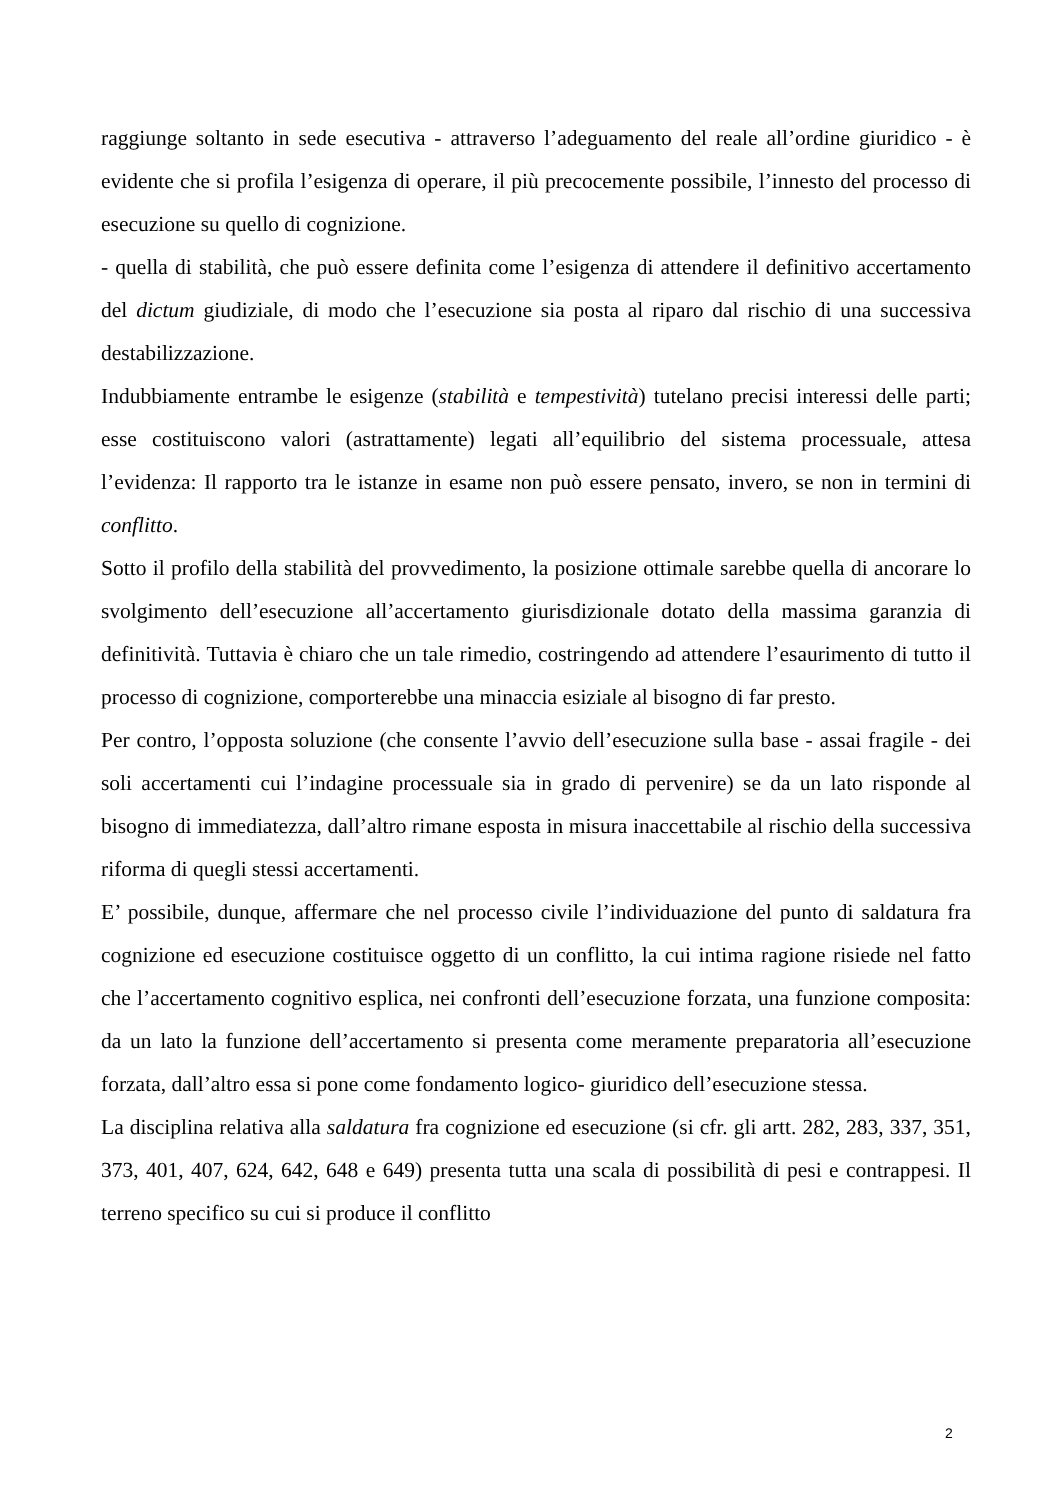raggiunge soltanto in sede esecutiva - attraverso l’adeguamento del reale all’ordine giuridico - è evidente che si profila l’esigenza di operare, il più precocemente possibile, l’innesto del processo di esecuzione su quello di cognizione.
- quella di stabilità, che può essere definita come l’esigenza di attendere il definitivo accertamento del dictum giudiziale, di modo che l’esecuzione sia posta al riparo dal rischio di una successiva destabilizzazione.
Indubbiamente entrambe le esigenze (stabilità e tempestività) tutelano precisi interessi delle parti; esse costituiscono valori (astrattamente) legati all’equilibrio del sistema processuale, attesa l’evidenza: Il rapporto tra le istanze in esame non può essere pensato, invero, se non in termini di conflitto.
Sotto il profilo della stabilità del provvedimento, la posizione ottimale sarebbe quella di ancorare lo svolgimento dell’esecuzione all’accertamento giurisdizionale dotato della massima garanzia di definitività. Tuttavia è chiaro che un tale rimedio, costringendo ad attendere l’esaurimento di tutto il processo di cognizione, comporterebbe una minaccia esiziale al bisogno di far presto.
Per contro, l’opposta soluzione (che consente l’avvio dell’esecuzione sulla base - assai fragile - dei soli accertamenti cui l’indagine processuale sia in grado di pervenire) se da un lato risponde al bisogno di immediatezza, dall’altro rimane esposta in misura inaccettabile al rischio della successiva riforma di quegli stessi accertamenti.
E’ possibile, dunque, affermare che nel processo civile l’individuazione del punto di saldatura fra cognizione ed esecuzione costituisce oggetto di un conflitto, la cui intima ragione risiede nel fatto che l’accertamento cognitivo esplica, nei confronti dell’esecuzione forzata, una funzione composita: da un lato la funzione dell’accertamento si presenta come meramente preparatoria all’esecuzione forzata, dall’altro essa si pone come fondamento logico- giuridico dell’esecuzione stessa.
La disciplina relativa alla saldatura fra cognizione ed esecuzione (si cfr. gli artt. 282, 283, 337, 351, 373, 401, 407, 624, 642, 648 e 649) presenta tutta una scala di possibilità di pesi e contrappesi. Il terreno specifico su cui si produce il conflitto
2